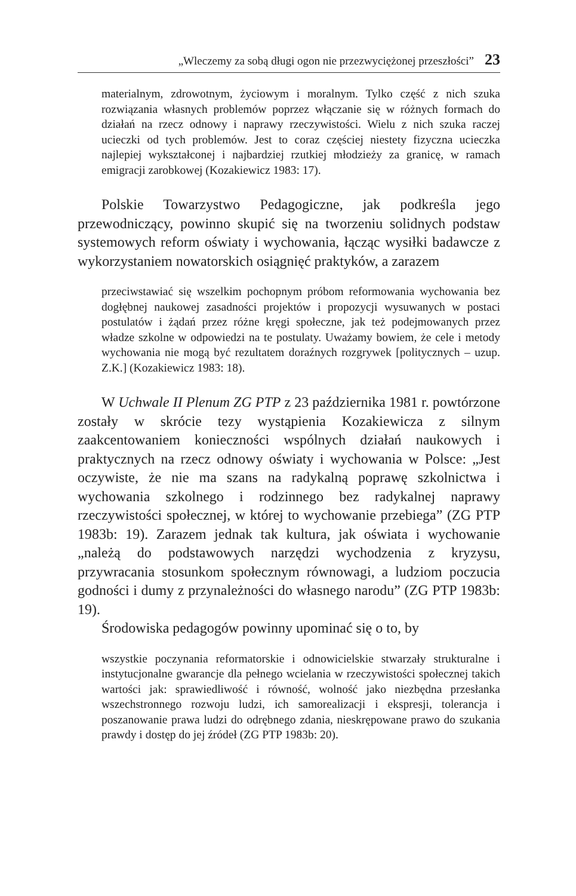„Wleczemy za sobą długi ogon nie przezwyciężonej przeszłości” 23
materialnym, zdrowotnym, życiowym i moralnym. Tylko część z nich szuka rozwiązania własnych problemów poprzez włączanie się w różnych formach do działań na rzecz odnowy i naprawy rzeczywistości. Wielu z nich szuka raczej ucieczki od tych problemów. Jest to coraz częściej niestety fizyczna ucieczka najlepiej wykształconej i najbardziej rzutkiej młodzieży za granicę, w ramach emigracji zarobkowej (Kozakiewicz 1983: 17).
Polskie Towarzystwo Pedagogiczne, jak podkreśla jego przewodniczący, powinno skupić się na tworzeniu solidnych podstaw systemowych reform oświaty i wychowania, łącząc wysiłki badawcze z wykorzystaniem nowatorskich osiągnięć praktyków, a zarazem
przeciwstawiać się wszelkim pochopnym próbom reformowania wychowania bez dogłębnej naukowej zasadności projektów i propozycji wysuwanych w postaci postulatów i żądań przez różne kręgi społeczne, jak też podejmowanych przez władze szkolne w odpowiedzi na te postulaty. Uważamy bowiem, że cele i metody wychowania nie mogą być rezultatem doraźnych rozgrywek [politycznych – uzup. Z.K.] (Kozakiewicz 1983: 18).
W Uchwale II Plenum ZG PTP z 23 października 1981 r. powtórzone zostały w skrócie tezy wystąpienia Kozakiewicza z silnym zaakcentowaniem konieczności wspólnych działań naukowych i praktycznych na rzecz odnowy oświaty i wychowania w Polsce: „Jest oczywiste, że nie ma szans na radykalną poprawę szkolnictwa i wychowania szkolnego i rodzinnego bez radykalnej naprawy rzeczywistości społecznej, w której to wychowanie przebiega” (ZG PTP 1983b: 19). Zarazem jednak tak kultura, jak oświata i wychowanie „należą do podstawowych narzędzi wychodzenia z kryzysu, przywracania stosunkom społecznym równowagi, a ludziom poczucia godności i dumy z przynależności do własnego narodu” (ZG PTP 1983b: 19).
Środowiska pedagogów powinny upominać się o to, by
wszystkie poczynania reformatorskie i odnowicielskie stwarzały strukturalne i instytucjonalne gwarancje dla pełnego wcielania w rzeczywistości społecznej takich wartości jak: sprawiedliwość i równość, wolność jako niezbędna przesłanka wszechstronnego rozwoju ludzi, ich samorealizacji i ekspresji, tolerancja i poszanowanie prawa ludzi do odrębnego zdania, nieskrępowane prawo do szukania prawdy i dostęp do jej źródeł (ZG PTP 1983b: 20).